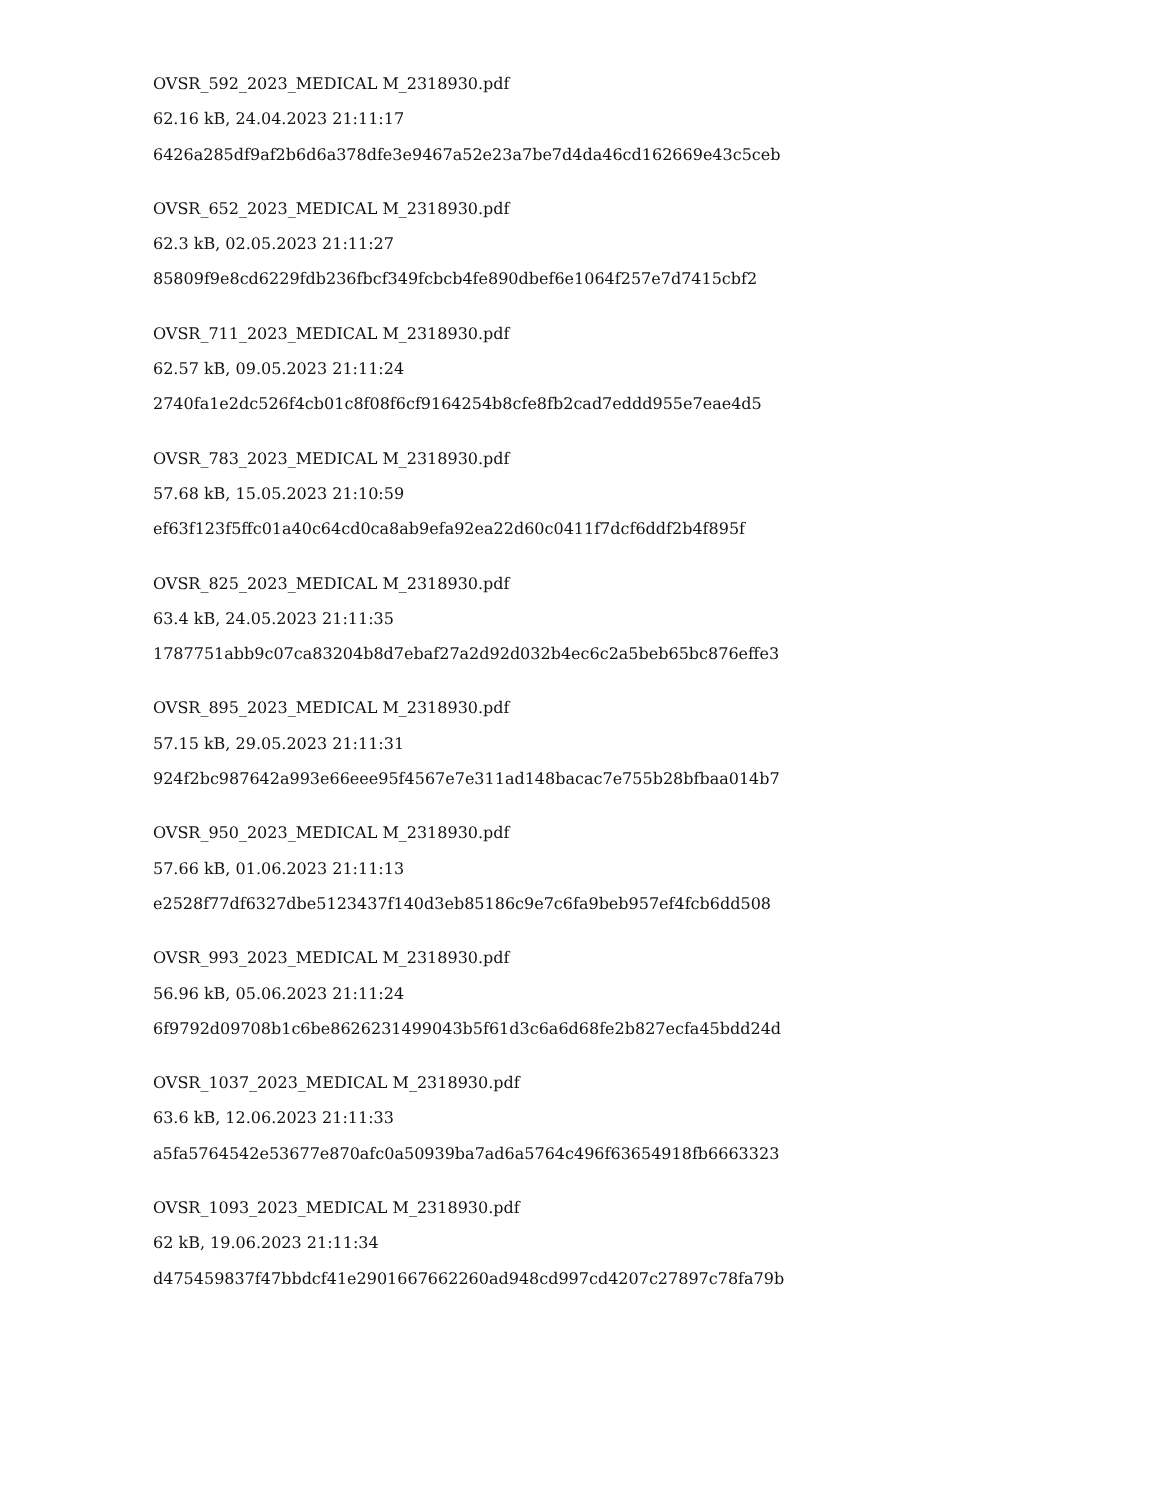OVSR_592_2023_MEDICAL M_2318930.pdf
62.16 kB, 24.04.2023 21:11:17
6426a285df9af2b6d6a378dfe3e9467a52e23a7be7d4da46cd162669e43c5ceb
OVSR_652_2023_MEDICAL M_2318930.pdf
62.3 kB, 02.05.2023 21:11:27
85809f9e8cd6229fdb236fbcf349fcbcb4fe890dbef6e1064f257e7d7415cbf2
OVSR_711_2023_MEDICAL M_2318930.pdf
62.57 kB, 09.05.2023 21:11:24
2740fa1e2dc526f4cb01c8f08f6cf9164254b8cfe8fb2cad7eddd955e7eae4d5
OVSR_783_2023_MEDICAL M_2318930.pdf
57.68 kB, 15.05.2023 21:10:59
ef63f123f5ffc01a40c64cd0ca8ab9efa92ea22d60c0411f7dcf6ddf2b4f895f
OVSR_825_2023_MEDICAL M_2318930.pdf
63.4 kB, 24.05.2023 21:11:35
1787751abb9c07ca83204b8d7ebaf27a2d92d032b4ec6c2a5beb65bc876effe3
OVSR_895_2023_MEDICAL M_2318930.pdf
57.15 kB, 29.05.2023 21:11:31
924f2bc987642a993e66eee95f4567e7e311ad148bacac7e755b28bfbaa014b7
OVSR_950_2023_MEDICAL M_2318930.pdf
57.66 kB, 01.06.2023 21:11:13
e2528f77df6327dbe5123437f140d3eb85186c9e7c6fa9beb957ef4fcb6dd508
OVSR_993_2023_MEDICAL M_2318930.pdf
56.96 kB, 05.06.2023 21:11:24
6f9792d09708b1c6be8626231499043b5f61d3c6a6d68fe2b827ecfa45bdd24d
OVSR_1037_2023_MEDICAL M_2318930.pdf
63.6 kB, 12.06.2023 21:11:33
a5fa5764542e53677e870afc0a50939ba7ad6a5764c496f63654918fb6663323
OVSR_1093_2023_MEDICAL M_2318930.pdf
62 kB, 19.06.2023 21:11:34
d475459837f47bbdcf41e2901667662260ad948cd997cd4207c27897c78fa79b